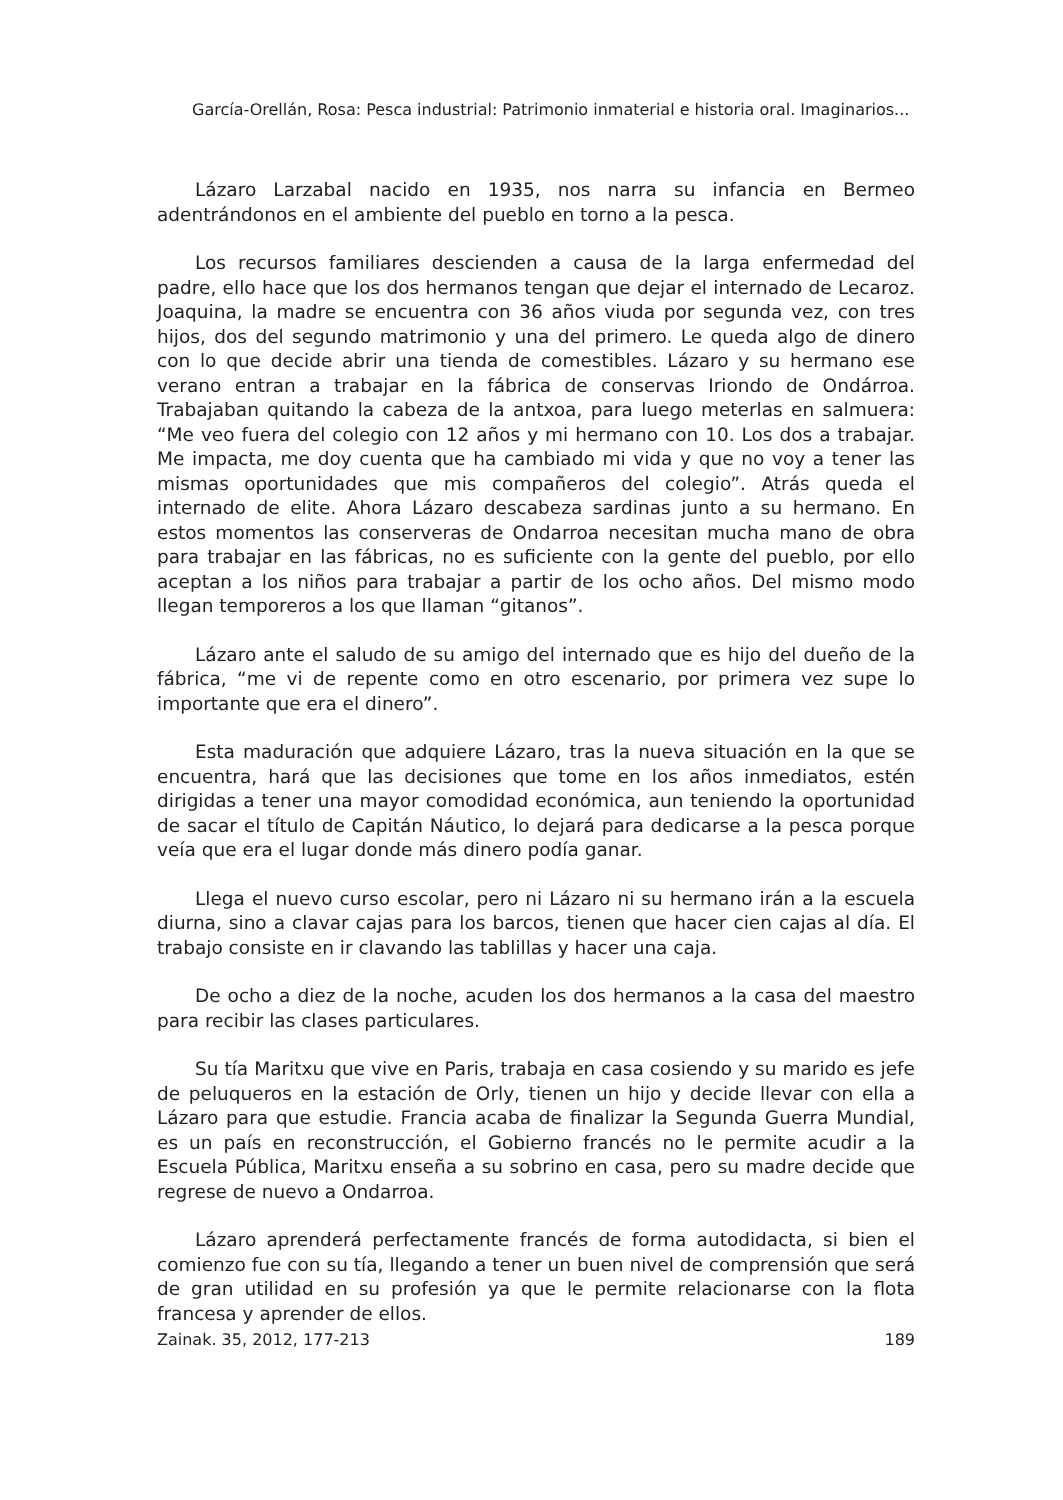García-Orellán, Rosa: Pesca industrial: Patrimonio inmaterial e historia oral. Imaginarios...
Lázaro Larzabal nacido en 1935, nos narra su infancia en Bermeo adentrándonos en el ambiente del pueblo en torno a la pesca.
Los recursos familiares descienden a causa de la larga enfermedad del padre, ello hace que los dos hermanos tengan que dejar el internado de Lecaroz. Joaquina, la madre se encuentra con 36 años viuda por segunda vez, con tres hijos, dos del segundo matrimonio y una del primero. Le queda algo de dinero con lo que decide abrir una tienda de comestibles. Lázaro y su hermano ese verano entran a trabajar en la fábrica de conservas Iriondo de Ondárroa. Trabajaban quitando la cabeza de la antxoa, para luego meterlas en salmuera: “Me veo fuera del colegio con 12 años y mi hermano con 10. Los dos a trabajar. Me impacta, me doy cuenta que ha cambiado mi vida y que no voy a tener las mismas oportunidades que mis compañeros del colegio”. Atrás queda el internado de elite. Ahora Lázaro descabeza sardinas junto a su hermano. En estos momentos las conserveras de Ondarroa necesitan mucha mano de obra para trabajar en las fábricas, no es suficiente con la gente del pueblo, por ello aceptan a los niños para trabajar a partir de los ocho años. Del mismo modo llegan temporeros a los que llaman “gitanos”.
Lázaro ante el saludo de su amigo del internado que es hijo del dueño de la fábrica, “me vi de repente como en otro escenario, por primera vez supe lo importante que era el dinero”.
Esta maduración que adquiere Lázaro, tras la nueva situación en la que se encuentra, hará que las decisiones que tome en los años inmediatos, estén dirigidas a tener una mayor comodidad económica, aun teniendo la oportunidad de sacar el título de Capitán Náutico, lo dejará para dedicarse a la pesca porque veía que era el lugar donde más dinero podía ganar.
Llega el nuevo curso escolar, pero ni Lázaro ni su hermano irán a la escuela diurna, sino a clavar cajas para los barcos, tienen que hacer cien cajas al día. El trabajo consiste en ir clavando las tablillas y hacer una caja.
De ocho a diez de la noche, acuden los dos hermanos a la casa del maestro para recibir las clases particulares.
Su tía Maritxu que vive en Paris, trabaja en casa cosiendo y su marido es jefe de peluqueros en la estación de Orly, tienen un hijo y decide llevar con ella a Lázaro para que estudie. Francia acaba de finalizar la Segunda Guerra Mundial, es un país en reconstrucción, el Gobierno francés no le permite acudir a la Escuela Pública, Maritxu enseña a su sobrino en casa, pero su madre decide que regrese de nuevo a Ondarroa.
Lázaro aprenderá perfectamente francés de forma autodidacta, si bien el comienzo fue con su tía, llegando a tener un buen nivel de comprensión que será de gran utilidad en su profesión ya que le permite relacionarse con la flota francesa y aprender de ellos.
Zainak. 35, 2012, 177-213 189